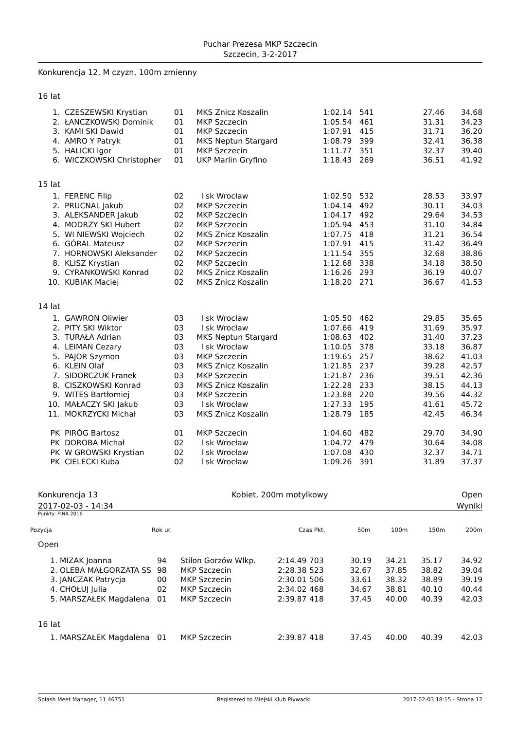Puchar Prezesa MKP Szczecin
Szczecin, 3-2-2017
Konkurencja 12, M czyzn, 100m zmienny
16 lat
| 1. | CZESZEWSKI Krystian | 01 | MKS Znicz Koszalin | 1:02.14 | 541 | 27.46 | 34.68 |
| 2. | ŁANCZKOWSKI Dominik | 01 | MKP Szczecin | 1:05.54 | 461 | 31.31 | 34.23 |
| 3. | KAMI SKI Dawid | 01 | MKP Szczecin | 1:07.91 | 415 | 31.71 | 36.20 |
| 4. | AMRO Y Patryk | 01 | MKS Neptun Stargard | 1:08.79 | 399 | 32.41 | 36.38 |
| 5. | HALICKI Igor | 01 | MKP Szczecin | 1:11.77 | 351 | 32.37 | 39.40 |
| 6. | WICZKOWSKI Christopher | 01 | UKP Marlin Gryfino | 1:18.43 | 269 | 36.51 | 41.92 |
| 15 lat | | | | | | | |
| 1. | FERENC Filip | 02 | l sk Wrocław | 1:02.50 | 532 | 28.53 | 33.97 |
| 2. | PRUCNAL Jakub | 02 | MKP Szczecin | 1:04.14 | 492 | 30.11 | 34.03 |
| 3. | ALEKSANDER Jakub | 02 | MKP Szczecin | 1:04.17 | 492 | 29.64 | 34.53 |
| 4. | MODRZY SKI Hubert | 02 | MKP Szczecin | 1:05.94 | 453 | 31.10 | 34.84 |
| 5. | WI NIEWSKI Wojciech | 02 | MKS Znicz Koszalin | 1:07.75 | 418 | 31.21 | 36.54 |
| 6. | GÓRAL Mateusz | 02 | MKP Szczecin | 1:07.91 | 415 | 31.42 | 36.49 |
| 7. | HORNOWSKI Aleksander | 02 | MKP Szczecin | 1:11.54 | 355 | 32.68 | 38.86 |
| 8. | KLISZ Krystian | 02 | MKP Szczecin | 1:12.68 | 338 | 34.18 | 38.50 |
| 9. | CYRANKOWSKI Konrad | 02 | MKS Znicz Koszalin | 1:16.26 | 293 | 36.19 | 40.07 |
| 10. | KUBIAK Maciej | 02 | MKS Znicz Koszalin | 1:18.20 | 271 | 36.67 | 41.53 |
| 14 lat | | | | | | | |
| 1. | GAWRON Oliwier | 03 | l sk Wrocław | 1:05.50 | 462 | 29.85 | 35.65 |
| 2. | PITY SKI Wiktor | 03 | l sk Wrocław | 1:07.66 | 419 | 31.69 | 35.97 |
| 3. | TURAŁA Adrian | 03 | MKS Neptun Stargard | 1:08.63 | 402 | 31.40 | 37.23 |
| 4. | LEIMAN Cezary | 03 | l sk Wrocław | 1:10.05 | 378 | 33.18 | 36.87 |
| 5. | PAJOR Szymon | 03 | MKP Szczecin | 1:19.65 | 257 | 38.62 | 41.03 |
| 6. | KLEIN Olaf | 03 | MKS Znicz Koszalin | 1:21.85 | 237 | 39.28 | 42.57 |
| 7. | SIDORCZUK Franek | 03 | MKP Szczecin | 1:21.87 | 236 | 39.51 | 42.36 |
| 8. | CISZKOWSKI Konrad | 03 | MKS Znicz Koszalin | 1:22.28 | 233 | 38.15 | 44.13 |
| 9. | WITES Bartłomiej | 03 | MKP Szczecin | 1:23.88 | 220 | 39.56 | 44.32 |
| 10. | MAŁACZY SKI Jakub | 03 | l sk Wrocław | 1:27.33 | 195 | 41.61 | 45.72 |
| 11. | MOKRZYCKI Michał | 03 | MKS Znicz Koszalin | 1:28.79 | 185 | 42.45 | 46.34 |
| PK | PIRÓG Bartosz | 01 | MKP Szczecin | 1:04.60 | 482 | 29.70 | 34.90 |
| PK | DOROBA Michał | 02 | l sk Wrocław | 1:04.72 | 479 | 30.64 | 34.08 |
| PK | W GROWSKI Krystian | 02 | l sk Wrocław | 1:07.08 | 430 | 32.37 | 34.71 |
| PK | CIELECKI Kuba | 02 | l sk Wrocław | 1:09.26 | 391 | 31.89 | 37.37 |
Konkurencja 13 Kobiet, 200m motylkowy Open
2017-02-03 - 14:34 Wyniki
Punkty: FINA 2016
| Pozycja | Rok ur. | Czas | Pkt. | 50m | 100m | 150m | 200m |
Open
| 1. | MIZAK Joanna | 94 | Stilon Gorzów Wlkp. | 2:14.49 | 703 | 30.19 | 34.21 | 35.17 | 34.92 |
| 2. | OLEBA MAŁGORZATA SS | 98 | MKP Szczecin | 2:28.38 | 523 | 32.67 | 37.85 | 38.82 | 39.04 |
| 3. | JANCZAK Patrycja | 00 | MKP Szczecin | 2:30.01 | 506 | 33.61 | 38.32 | 38.89 | 39.19 |
| 4. | CHOŁUJ Julia | 02 | MKP Szczecin | 2:34.02 | 468 | 34.67 | 38.81 | 40.10 | 40.44 |
| 5. | MARSZAŁEK Magdalena | 01 | MKP Szczecin | 2:39.87 | 418 | 37.45 | 40.00 | 40.39 | 42.03 |
| 16 lat | | | | | | | | | |
| 1. | MARSZAŁEK Magdalena | 01 | MKP Szczecin | 2:39.87 | 418 | 37.45 | 40.00 | 40.39 | 42.03 |
Splash Meet Manager, 11.46751 Registered to Miejski Klub Plywacki 2017-02-03 18:15 - Strona 12